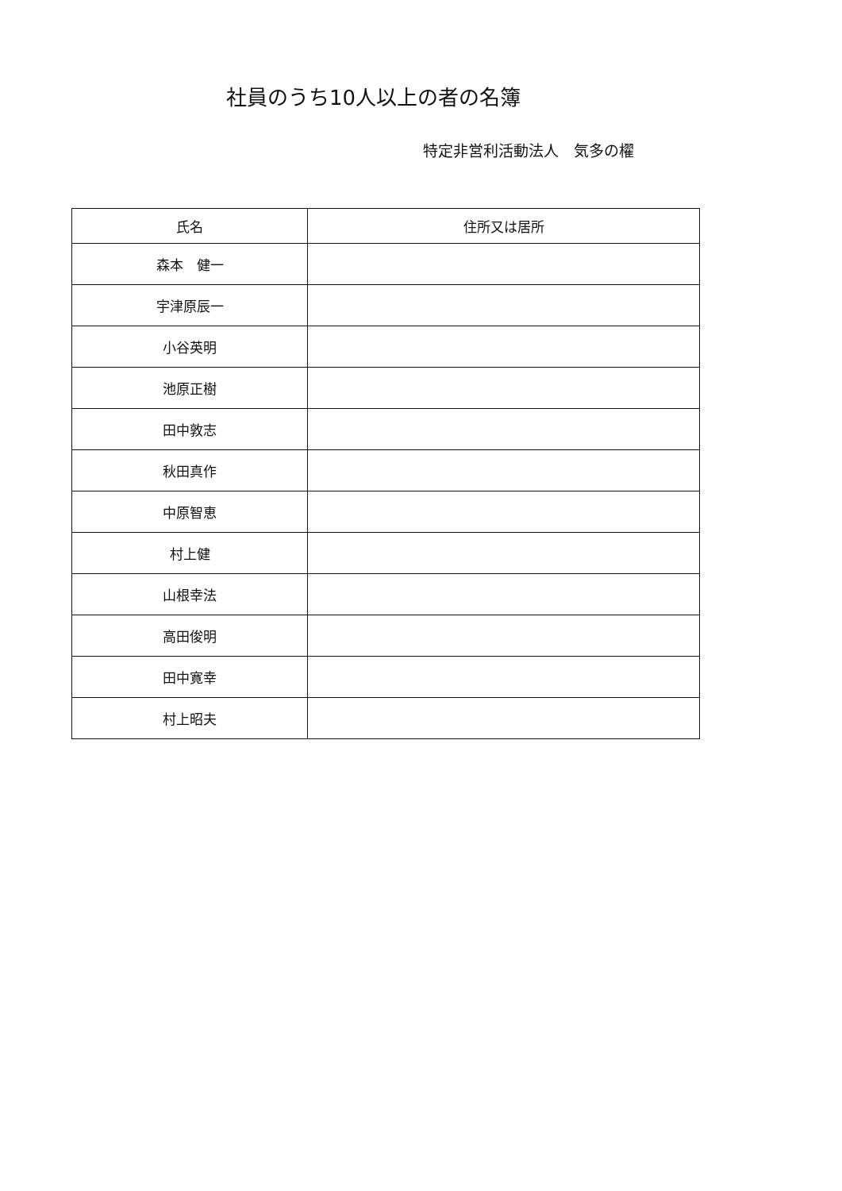社員のうち10人以上の者の名簿
特定非営利活動法人　気多の櫂
| 氏名 | 住所又は居所 |
| --- | --- |
| 森本 健一 | |
| 宇津原辰一 | |
| 小谷英明 | |
| 池原正樹 | |
| 田中敦志 | |
| 秋田真作 | |
| 中原智恵 | |
| 村上健 | |
| 山根幸法 | |
| 高田俊明 | |
| 田中寛幸 | |
| 村上昭夫 | |